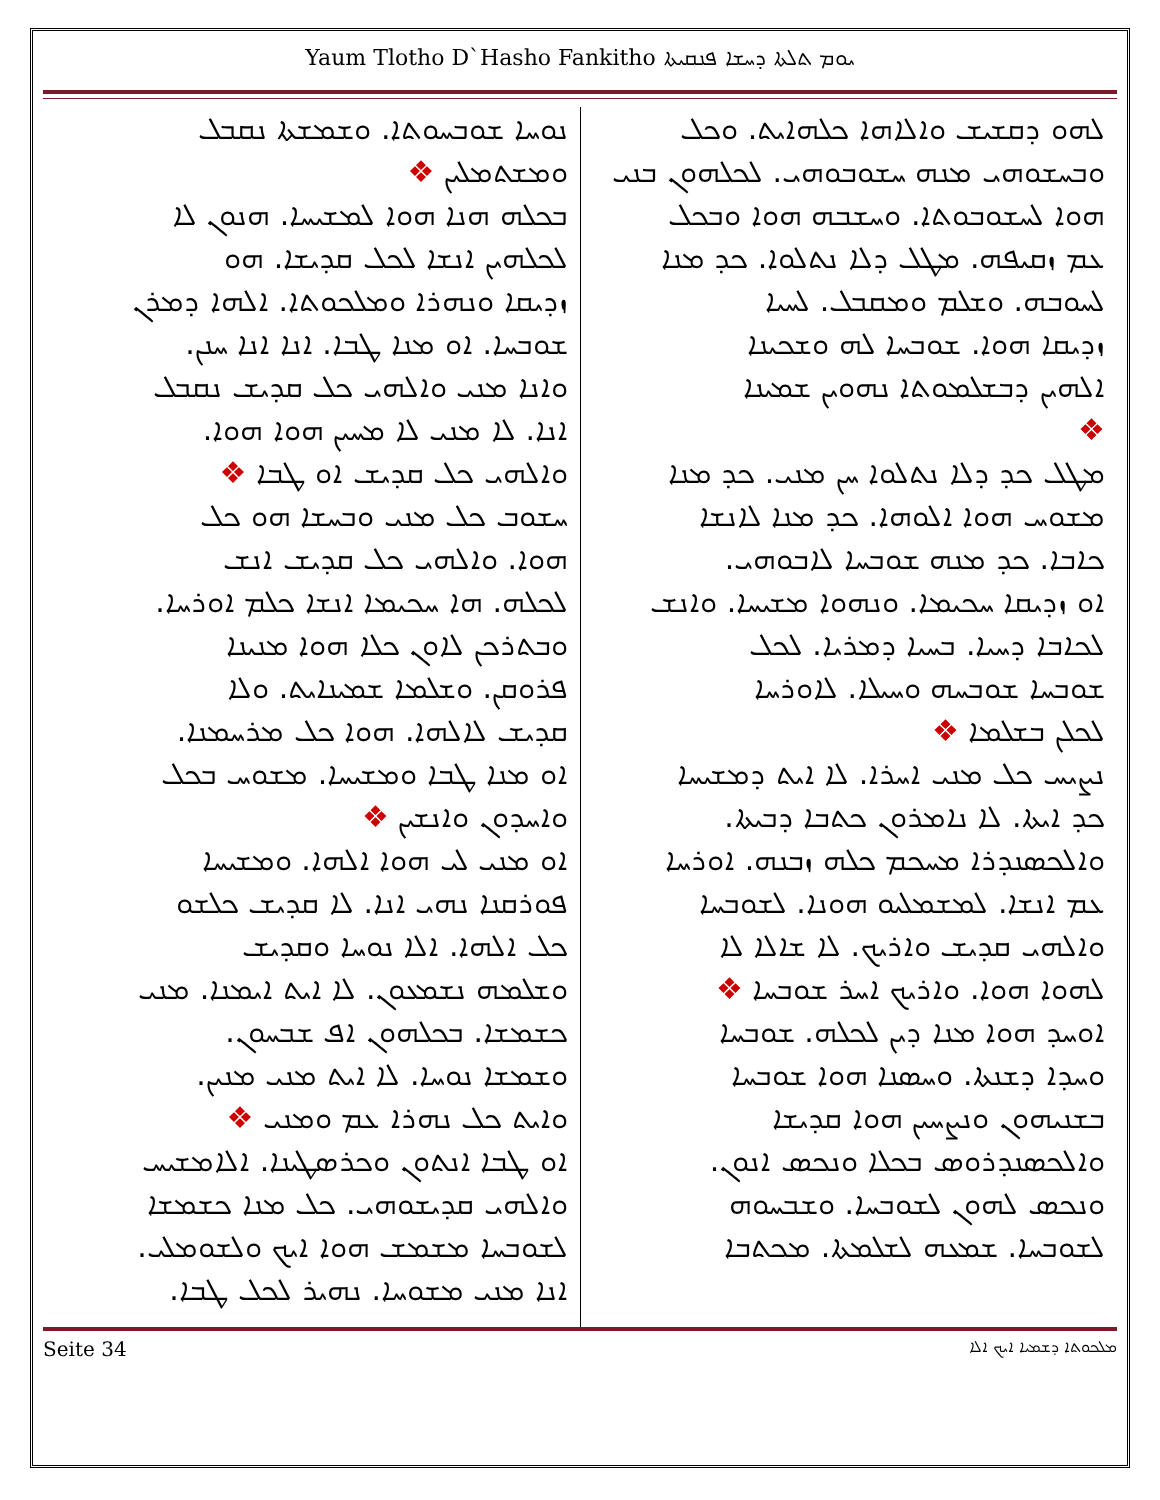Yaum Tlotho D`Hasho Fankitho ܝܘܡ ܬܠܬܐ ܕܚܫܐ ܦܢܩܝܬܐ
ܠܗܘ ܕܩܫܝܫ ܘܐܠܐܗܐ ܟܠܗܐܝܬ. ܘܟܠ
ܘܒܚܫܘܗܝ ܡܢܗ ܚܫܘܒܘܗܝ. ܠܟܠܗܘܢ ܒܢܝ
ܗܘܐ ܠܚܫܘܒܘܬܐ. ܘܚܫܒܗ ܗܘܐ ܘܒܟܠ
ܥܡ ܙܩܝܦܗ. ܡܛܠ ܕܠܐ ܢܬܠܘܐ. ܟܕ ܡܢܐ
ܠܚܘܒܗ. ܘܫܠܡ ܘܡܩܒܠ. ܠܚܝܐ
ܙܕܝܩܐ ܗܘܐ. ܫܘܒܚܐ ܠܗ ܘܫܟܝܢܐ
ܐܠܗܝܢ ܕܒܫܠܡܘܬܐ ܢܗܘܝܢ ܫܡܝܢܐ
❖
ܡܛܠ ܟܕ ܕܠܐ ܢܬܠܘܐ ܚܢ ܡܢܝ. ܟܕ ܡܢܐ
ܡܫܘܚ ܗܘܐ ܐܠܘܗܐ. ܟܕ ܡܢܐ ܠܐܢܫܐ
ܟܐܒܐ. ܟܕ ܡܢܗ ܫܘܒܚܐ ܠܐܒܘܗܝ.
ܐܘ ܙܕܝܩܐ ܚܟܝܡܐ. ܘܢܗܘܐ ܡܫܝܚܐ. ܘܐܢܫ
ܠܟܐܒܐ ܕܚܝܐ. ܒܚܝܐ ܕܡܪܝܐ. ܠܟܠ
ܫܘܒܚܐ ܫܘܒܚܗ ܘܚܝܠܐ. ܠܐܘܪܚܐ
ܠܟܠܢ ܒܫܠܡܐ ❖
ܢܨܝܚ ܟܠ ܡܢܝ ܐܚܪܐ. ܠܐ ܐܝܬ ܕܡܫܝܚܐ
ܟܕ ܐܝܬܐ. ܠܐ ܢܐܡܪܘܢ ܟܬܒܐ ܕܒܝܬܐ.
ܘܐܠܟܣܢܕܪܐ ܡܚܟܡ ܟܠܗ ܙܒܢܗ. ܐܘܪܚܐ
ܥܡ ܐܢܫܐ. ܠܡܫܡܠܝܘ ܗܘܢܐ. ܠܫܘܒܚܐ
ܘܐܠܗܝ ܩܕܝܫ ܘܐܪܝܟ. ܠܐ ܫܐܠܐ ܠܐ
ܠܗܘܐ ܗܘܐ. ܘܐܪܝܟ ܐܚܪ ܫܘܒܚܐ ❖
ܐܘܚܕ ܗܘܐ ܡܢܐ ܕܝܢ ܠܟܠܗ. ܫܘܒܚܐ
ܘܚܕܐ ܕܫܢܬܐ. ܘܚܣܢܐ ܗܘܐ ܫܘܒܚܐ
ܒܫܢܝܗܘܢ ܘܢܨܚܝܢ ܗܘܐ ܩܕܝܫܐ
ܘܐܠܟܣܢܕܪܘܣ ܒܟܠܐ ܘܢܟܣ ܐܢܘܢ.
ܘܢܟܣ ܠܗܘܢ ܠܫܘܒܚܐ. ܘܫܒܚܘܗ
ܠܫܘܒܚܐ. ܫܡܥܗ ܠܫܠܡܬܐ. ܡܟܬܒܐ
ܢܘܚܐ ܫܘܒܚܘܬܐ. ܘܫܡܫܬܐ ܢܩܒܠ
ܘܡܫܬܡܠܝܢ ❖
ܒܟܠܗ ܗܢܐ ܗܘܐ ܠܡܫܝܚܐ. ܗܢܘܢ ܠܐ
ܠܟܠܗܝܢ ܐܢܫܐ ܠܟܠ ܩܕܝܫܐ. ܗܘ
ܙܕܝܩܐ ܘܢܗܪܐ ܘܡܠܟܘܬܐ. ܐܠܗܐ ܕܡܪܢ
ܫܘܒܚܐ. ܐܘ ܡܢܐ ܛܒܐ. ܐܢܐ ܐܢܐ ܚܢܢ.
ܘܐܢܐ ܡܢܝ ܘܐܠܗܝ ܟܠ ܩܕܝܫ ܢܩܒܠ
ܐܢܐ. ܠܐ ܡܢܝ ܠܐ ܡܚܝܢ ܗܘܐ ܗܘܐ.
ܘܐܠܗܝ ܟܠ ܩܕܝܫ ܐܘ ܛܒܐ ❖
ܚܫܘܒ ܟܠ ܡܢܝ ܘܒܚܫܐ ܗܘ ܟܠ
ܗܘܐ. ܘܐܠܗܝ ܟܠ ܩܕܝܫ ܐܢܫ
ܠܟܠܗ. ܗܐ ܚܟܝܡܐ ܐܢܫܐ ܟܠܡ ܐܘܪܚܐ.
ܘܒܬܪܟܢ ܠܐܘܢ ܟܠܐ ܗܘܐ ܡܢܝܢܐ
ܦܪܘܩܢ. ܘܫܠܡܐ ܫܡܝܢܐܝܬ. ܘܠܐ
ܩܕܝܫ ܠܐܠܗܐ. ܗܘܐ ܟܠ ܡܪܚܡܢܐ.
ܐܘ ܡܢܐ ܛܒܐ ܘܡܫܝܚܐ. ܡܫܘܚ ܒܟܠ
ܘܐܚܕܘܢ ܘܐܢܫܝܢ ❖
ܐܘ ܡܢܝ ܠܝ ܗܘܐ ܐܠܗܐ. ܘܡܫܝܚܐ
ܦܘܪܩܢܐ ܢܗܝ ܐܢܐ. ܠܐ ܩܕܝܫ ܟܠܫܘ
ܟܠ ܐܠܗܐ. ܐܠܐ ܢܘܚܐ ܘܩܕܝܫ
ܘܫܠܡܗ ܢܫܡܥܘܢ. ܠܐ ܐܝܬ ܐܝܡܢܐ. ܡܢܝ
ܟܫܡܫܐ. ܒܟܠܗܘܢ ܐܦ ܫܒܚܘܢ.
ܘܫܡܫܐ ܢܘܚܐ. ܠܐ ܐܝܬ ܡܢܝ ܡܢܝܢ.
ܘܐܝܬ ܟܠ ܢܗܪܐ ܥܡ ܘܡܢܝ ❖
ܐܘ ܛܒܐ ܐܢܬܘܢ ܘܟܪܣܛܝܢܐ. ܐܠܐܡܫܝܚ
ܘܐܠܗܝ ܩܕܝܫܘܗܝ. ܟܠ ܡܢܐ ܟܫܡܫܐ
ܠܫܘܒܚܐ ܡܫܡܫ ܗܘܐ ܐܝܟ ܘܠܫܘܡܠܝ.
ܐܢܐ ܡܢܝ ܡܫܘܚܐ. ܢܗܝܪ ܠܟܠ ܛܒܐ.
Seite 34 ܡܠܟܘܬܐ ܕܫܡܝܐ ܐܝܟ ܐܠܐ